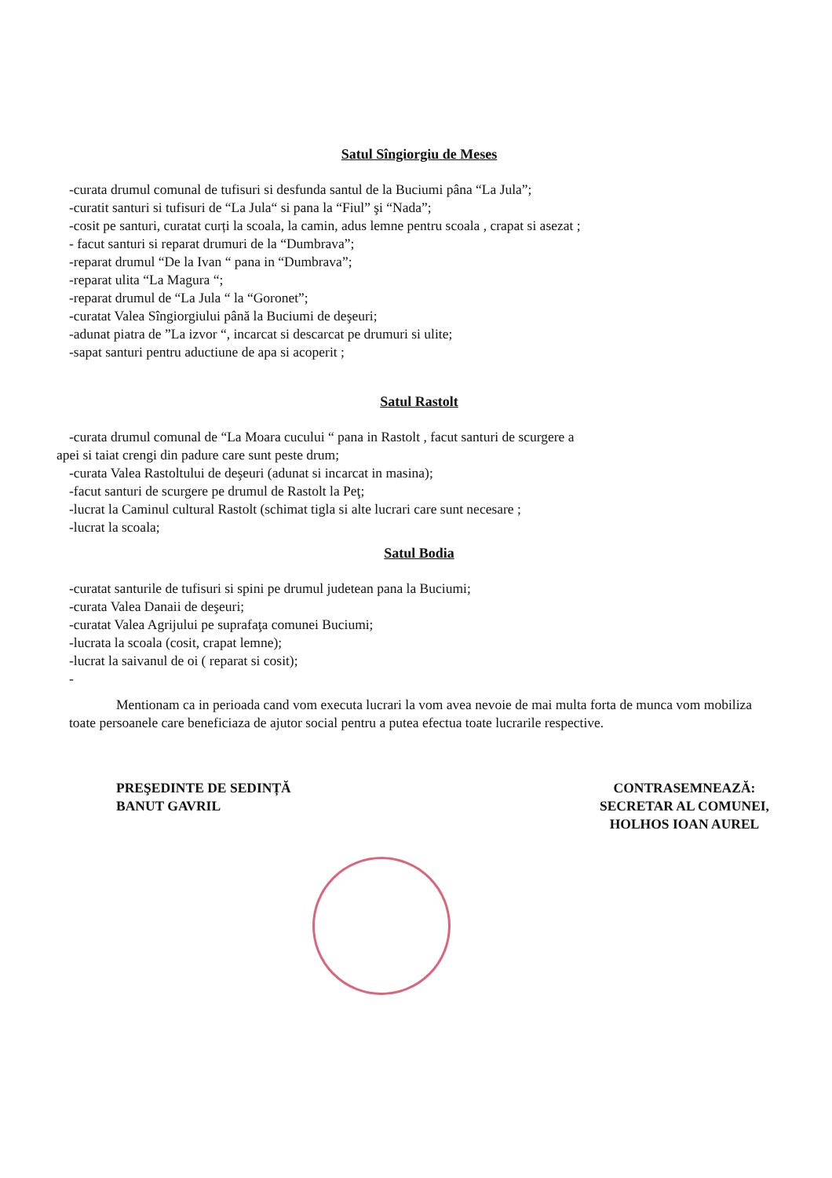Satul Sîngiorgiu de Meses
-curata drumul comunal de tufisuri si desfunda santul de la Buciumi pâna “La Jula”;
-curatit santuri si tufisuri de “La Jula“ si pana la “Fiul” şi “Nada”;
-cosit pe santuri, curatat curți la scoala, la camin, adus lemne pentru scoala , crapat si asezat ;
- facut santuri si reparat drumuri de la “Dumbrava”;
-reparat drumul “De la Ivan “ pana in “Dumbrava”;
-reparat ulita “La Magura “;
-reparat drumul de “La Jula “ la “Goronet”;
-curatat Valea Sîngiorgiului până la Buciumi de deşeuri;
-adunat piatra de ”La izvor “, incarcat si descarcat pe drumuri si ulite;
-sapat santuri pentru aductiune de apa si acoperit ;
Satul Rastolt
-curata drumul comunal de “La Moara cucului “ pana in Rastolt , facut santuri de scurgere a
apei si taiat crengi din padure care sunt peste drum;
-curata Valea Rastoltului de deşeuri (adunat si incarcat in masina);
-facut santuri de scurgere pe drumul de Rastolt la Peţ;
-lucrat la Caminul cultural Rastolt (schimat tigla si alte lucrari care sunt necesare ;
-lucrat la scoala;
Satul Bodia
-curatat santurile de tufisuri si spini pe drumul judetean pana la Buciumi;
-curata Valea Danaii de deşeuri;
-curatat Valea Agrijului pe suprafaţa comunei Buciumi;
-lucrata la scoala (cosit, crapat lemne);
-lucrat la saivanul de oi ( reparat si cosit);
-
Mentionam ca in perioada cand vom executa lucrari la vom avea nevoie de mai multa forta de munca vom mobiliza toate persoanele care beneficiaza de ajutor social pentru a putea efectua toate lucrarile respective.
PREŞEDINTE DE SEDINȚĂ
BANUT GAVRIL
CONTRASEMNEAZĂ:
SECRETAR AL COMUNEI,
HOLHOS IOAN AUREL